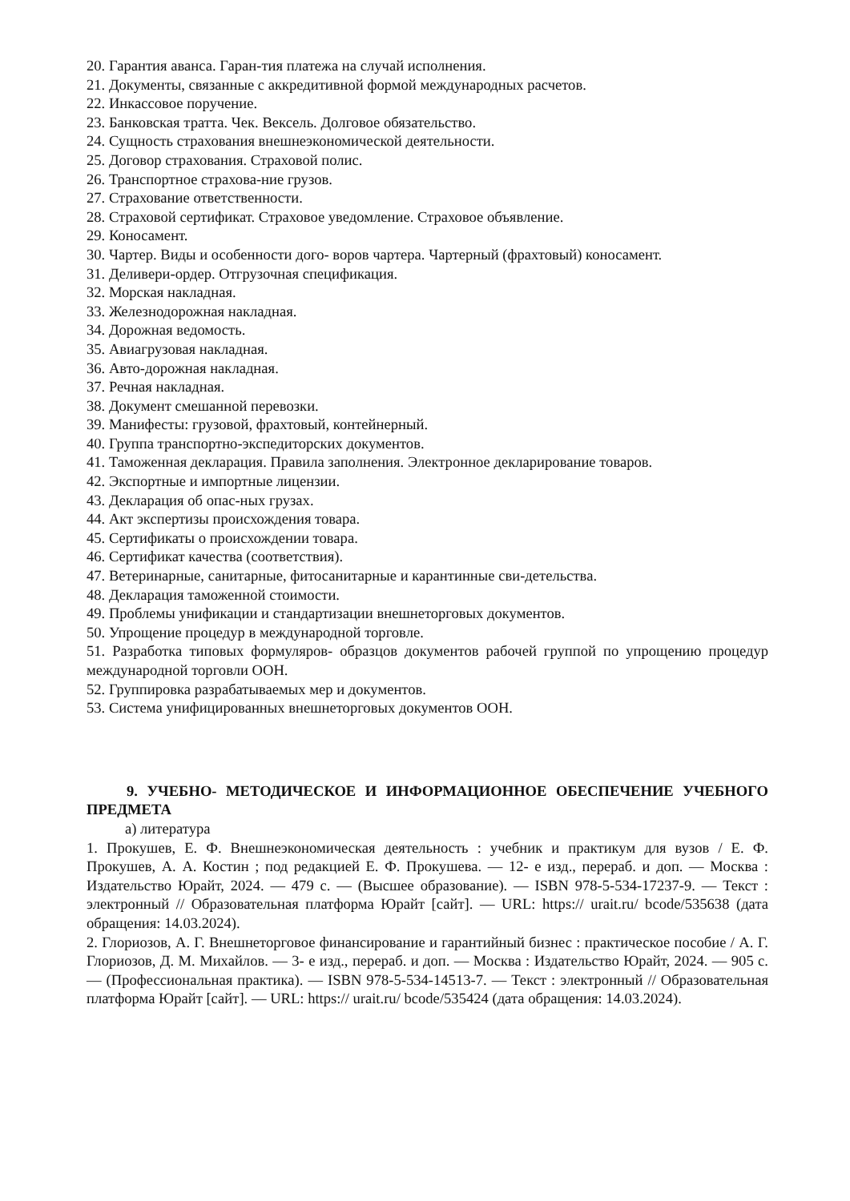20. Гарантия аванса. Гаран-тия платежа на случай исполнения.
21. Документы, связанные с аккредитивной формой международных расчетов.
22. Инкассовое поручение.
23. Банковская тратта. Чек. Вексель. Долговое обязательство.
24. Сущность страхования внешнеэкономической деятельности.
25. Договор страхования. Страховой полис.
26. Транспортное страхова-ние грузов.
27. Страхование ответственности.
28. Страховой сертификат. Страховое уведомление. Страховое объявление.
29. Коносамент.
30. Чартер. Виды и особенности дого- воров чартера. Чартерный (фрахтовый) коносамент.
31. Деливери-ордер. Отгрузочная спецификация.
32. Морская накладная.
33. Железнодорожная накладная.
34. Дорожная ведомость.
35. Авиагрузовая накладная.
36. Авто-дорожная накладная.
37. Речная накладная.
38. Документ смешанной перевозки.
39. Манифесты: грузовой, фрахтовый, контейнерный.
40. Группа транспортно-экспедиторских документов.
41. Таможенная декларация. Правила заполнения. Электронное декларирование товаров.
42. Экспортные и импортные лицензии.
43. Декларация об опас-ных грузах.
44. Акт экспертизы происхождения товара.
45. Сертификаты о происхождении товара.
46. Сертификат качества (соответствия).
47. Ветеринарные, санитарные, фитосанитарные и карантинные сви-детельства.
48. Декларация таможенной стоимости.
49. Проблемы унификации и стандартизации внешнеторговых документов.
50. Упрощение процедур в международной торговле.
51. Разработка типовых формуляров- образцов документов рабочей группой по упрощению процедур международной торговли ООН.
52. Группировка разрабатываемых мер и документов.
53. Система унифицированных внешнеторговых документов ООН.
9. УЧЕБНО- МЕТОДИЧЕСКОЕ И ИНФОРМАЦИОННОЕ ОБЕСПЕЧЕНИЕ УЧЕБНОГО ПРЕДМЕТА
а) литература
1. Прокушев, Е. Ф. Внешнеэкономическая деятельность : учебник и практикум для вузов / Е. Ф. Прокушев, А. А. Костин ; под редакцией Е. Ф. Прокушева. — 12- е изд., перераб. и доп. — Москва : Издательство Юрайт, 2024. — 479 с. — (Высшее образование). — ISBN 978-5-534-17237-9. — Текст : электронный // Образовательная платформа Юрайт [сайт]. — URL: https:// urait.ru/ bcode/535638 (дата обращения: 14.03.2024).
2. Глориозов, А. Г. Внешнеторговое финансирование и гарантийный бизнес : практическое пособие / А. Г. Глориозов, Д. М. Михайлов. — 3- е изд., перераб. и доп. — Москва : Издательство Юрайт, 2024. — 905 с. — (Профессиональная практика). — ISBN 978-5-534-14513-7. — Текст : электронный // Образовательная платформа Юрайт [сайт]. — URL: https:// urait.ru/ bcode/535424 (дата обращения: 14.03.2024).